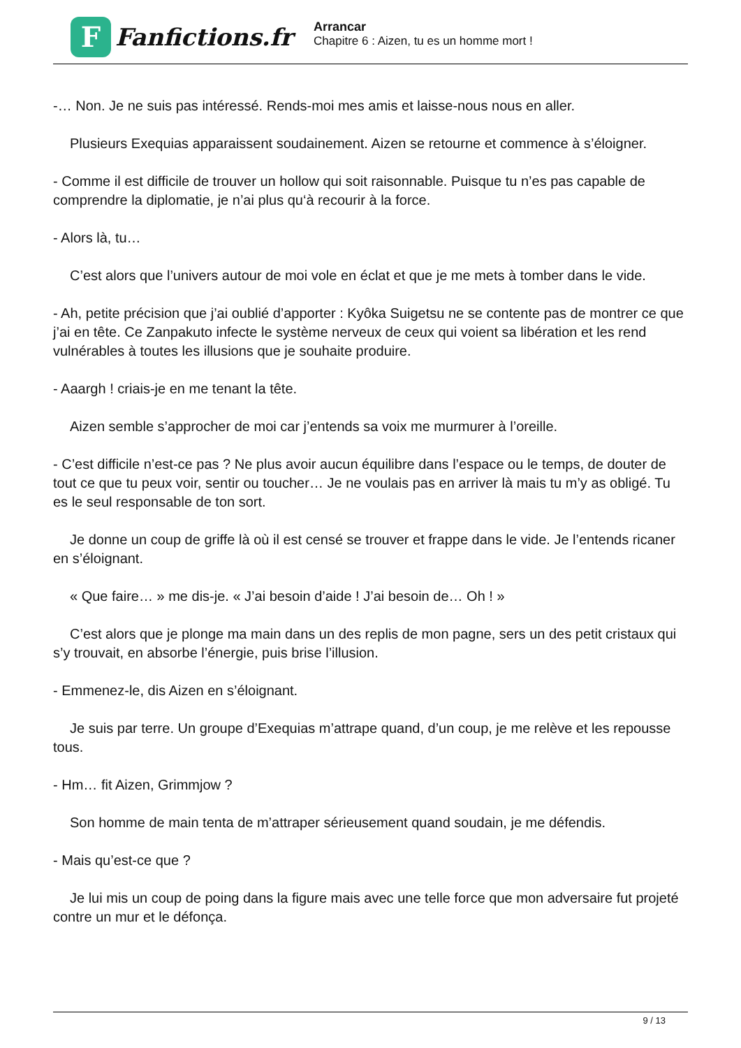F
Fanfictions.fr
Arrancar
Chapitre 6 : Aizen, tu es un homme mort !
-… Non. Je ne suis pas intéressé. Rends-moi mes amis et laisse-nous nous en aller.
Plusieurs Exequias apparaissent soudainement. Aizen se retourne et commence à s’éloigner.
- Comme il est difficile de trouver un hollow qui soit raisonnable. Puisque tu n’es pas capable de comprendre la diplomatie, je n’ai plus qu‘à recourir à la force.
- Alors là, tu…
C’est alors que l’univers autour de moi vole en éclat et que je me mets à tomber dans le vide.
- Ah, petite précision que j’ai oublié d’apporter : Kyôka Suigetsu ne se contente pas de montrer ce que j’ai en tête. Ce Zanpakuto infecte le système nerveux de ceux qui voient sa libération et les rend vulnérables à toutes les illusions que je souhaite produire.
- Aaargh ! criais-je en me tenant la tête.
Aizen semble s’approcher de moi car j’entends sa voix me murmurer à l’oreille.
- C’est difficile n’est-ce pas ? Ne plus avoir aucun équilibre dans l’espace ou le temps, de douter de tout ce que tu peux voir, sentir ou toucher… Je ne voulais pas en arriver là mais tu m’y as obligé. Tu es le seul responsable de ton sort.
Je donne un coup de griffe là où il est censé se trouver et frappe dans le vide. Je l’entends ricaner en s’éloignant.
« Que faire… » me dis-je. « J’ai besoin d’aide ! J’ai besoin de… Oh ! »
C’est alors que je plonge ma main dans un des replis de mon pagne, sers un des petit cristaux qui s’y trouvait, en absorbe l’énergie, puis brise l’illusion.
- Emmenez-le, dis Aizen en s’éloignant.
Je suis par terre. Un groupe d’Exequias m’attrape quand, d’un coup, je me relève et les repousse tous.
- Hm… fit Aizen, Grimmjow ?
Son homme de main tenta de m’attraper sérieusement quand soudain, je me défendis.
- Mais qu’est-ce que ?
Je lui mis un coup de poing dans la figure mais avec une telle force que mon adversaire fut projeté contre un mur et le défonça.
9 / 13